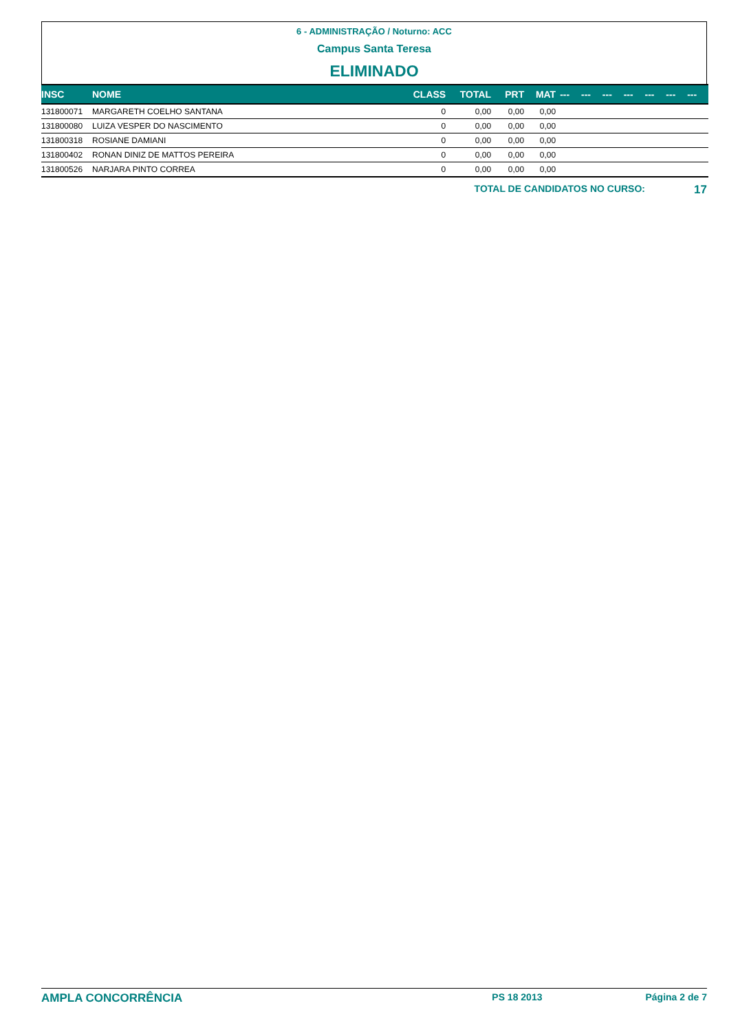6 - ADMINISTRAÇÃO / Noturno: ACC
Campus Santa Teresa
ELIMINADO
| INSC | NOME | CLASS | TOTAL | PRT | MAT | --- | --- | --- | --- | --- | --- | --- |
| --- | --- | --- | --- | --- | --- | --- | --- | --- | --- | --- | --- | --- |
| 131800071 | MARGARETH COELHO SANTANA | 0 | 0,00 | 0,00 | 0,00 | | | | | | | |
| 131800080 | LUIZA VESPER DO NASCIMENTO | 0 | 0,00 | 0,00 | 0,00 | | | | | | | |
| 131800318 | ROSIANE DAMIANI | 0 | 0,00 | 0,00 | 0,00 | | | | | | | |
| 131800402 | RONAN DINIZ DE MATTOS PEREIRA | 0 | 0,00 | 0,00 | 0,00 | | | | | | | |
| 131800526 | NARJARA PINTO CORREA | 0 | 0,00 | 0,00 | 0,00 | | | | | | | |
TOTAL DE CANDIDATOS NO CURSO: 17
AMPLA CONCORRÊNCIA PS 18 2013 Página 2 de 7